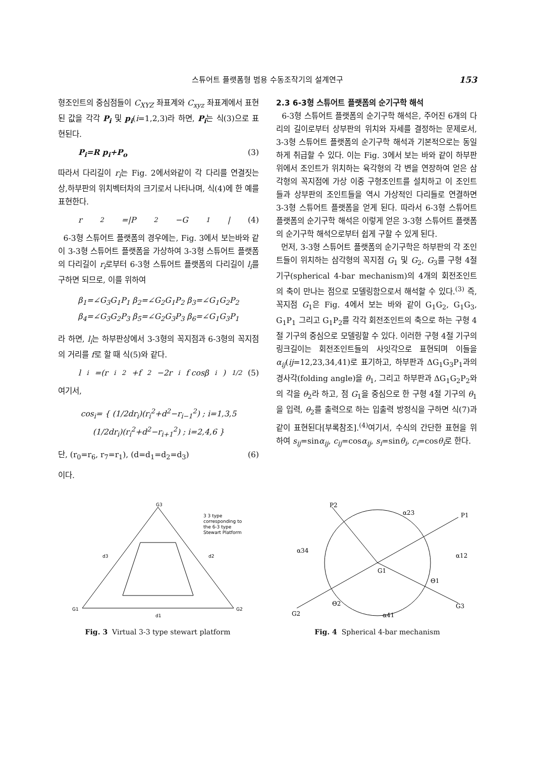스튜어트 플랫폼형 범용 수동조작기의 설계연구 153
형조인트의 중심점들이 C<sub>XYZ</sub> 좌표계와 C<sub>xyz</sub> 좌표계에서 표현된 값을 각각 P<sub>i</sub> 및 p<sub>i</sub>(i=1,2,3)라 하면, P<sub>i</sub>는 식(3)으로 표현된다.
P<sub>i</sub>=R p<sub>i</sub>+P<sub>o</sub> (3)
따라서 다리길이 r<sub>i</sub>는 Fig. 2에서와같이 각 다리를 연결짓는 상,하부판의 위치벡터차의 크기로서 나타나며, 식(4)에 한 예를 표현한다.
r<sub>2</sub>=|P<sub>2</sub>−G<sub>1</sub>| (4)
6-3형 스튜어트 플랫폼의 경우에는, Fig. 3에서 보는바와 같이 3-3형 스튜어트 플랫폼을 가상하여 3-3형 스튜어트 플랫폼의 다리길이 r<sub>i</sub>로부터 6-3형 스튜어트 플랫폼의 다리길이 l<sub>i</sub>를 구하면 되므로, 이를 위하여
β<sub>1</sub>=∠G<sub>3</sub>G<sub>1</sub>P<sub>1</sub> β<sub>2</sub>=∠G<sub>2</sub>G<sub>1</sub>P<sub>2</sub> β<sub>3</sub>=∠G<sub>1</sub>G<sub>2</sub>P<sub>2</sub>
β<sub>4</sub>=∠G<sub>3</sub>G<sub>2</sub>P<sub>3</sub> β<sub>5</sub>=∠G<sub>2</sub>G<sub>3</sub>P<sub>3</sub> β<sub>6</sub>=∠G<sub>1</sub>G<sub>3</sub>P<sub>1</sub>
라 하면, l<sub>i</sub>는 하부판상에서 3-3형의 꼭지점과 6-3형의 꼭지점의 거리를 f로 할 때 식(5)와 같다.
l<sub>i</sub>=(r<sub>i</sub><sup>2</sup>+f<sup>2</sup>−2r<sub>i</sub>f cosβ<sub>i</sub>)<sup>1/2</sup> (5)
여기서,
cos<sub>i</sub>= { (1/2dr<sub>i</sub>)(r<sub>i</sub><sup>2</sup>+d<sup>2</sup>−r<sub>i−1</sub><sup>2</sup>) ; i=1,3,5
(1/2dr<sub>i</sub>)(r<sub>i</sub><sup>2</sup>+d<sup>2</sup>−r<sub>i+1</sub><sup>2</sup>) ; i=2,4,6 }
단, (r<sub>0</sub>=r<sub>6</sub>, r<sub>7</sub>=r<sub>1</sub>), (d=d<sub>1</sub>=d<sub>2</sub>=d<sub>3</sub>) (6)
이다.
2.3 6-3형 스튜어트 플랫폼의 순기구학 해석
6-3형 스튜어트 플랫폼의 순기구학 해석은, 주어진 6개의 다리의 길이로부터 상부판의 위치와 자세를 결정하는 문제로서, 3-3형 스튜어트 플랫폼의 순기구학 해석과 기본적으로는 동일하게 취급할 수 있다. 이는 Fig. 3에서 보는 바와 같이 하부판위에서 조인트가 위치하는 육각형의 각 변을 연장하여 얻은 삼각형의 꼭지점에 가상 이중 구형조인트를 설치하고 이 조인트들과 상부판의 조인트들을 역시 가상적인 다리들로 연결하면 3-3형 스튜어트 플랫폼을 얻게 된다. 따라서 6-3형 스튜어트 플랫폼의 순기구학 해석은 이렇게 얻은 3-3형 스튜어트 플랫폼의 순기구학 해석으로부터 쉽게 구할 수 있게 된다.
먼저, 3-3형 스튜어트 플랫폼의 순기구학은 하부판의 각 조인트들이 위치하는 삼각형의 꼭지점 G<sub>1</sub> 및 G<sub>2</sub>, G<sub>3</sub>를 구형 4절 기구(spherical 4-bar mechanism)의 4개의 회전조인트의 축이 만나는 점으로 모델링함으로서 해석할 수 있다.<sup>(3)</sup> 즉, 꼭지점 G<sub>1</sub>은 Fig. 4에서 보는 바와 같이 G<sub>1</sub>G<sub>2</sub>, G<sub>1</sub>G<sub>3</sub>, G<sub>1</sub>P<sub>1</sub> 그리고 G<sub>1</sub>P<sub>2</sub>를 각각 회전조인트의 축으로 하는 구형 4절 기구의 중심으로 모델링할 수 있다. 이러한 구형 4절 기구의 링크길이는 회전조인트들의 사잇각으로 표현되며 이들을 α<sub>ij</sub>(ij=12,23,34,41)로 표기하고, 하부판과 ΔG<sub>1</sub>G<sub>3</sub>P<sub>1</sub>과의 경사각(folding angle)을 θ<sub>1</sub>, 그리고 하부판과 ΔG<sub>1</sub>G<sub>2</sub>P<sub>2</sub>와의 각을 θ<sub>2</sub>라 하고, 점 G<sub>1</sub>을 중심으로 한 구형 4절 기구의 θ<sub>1</sub>을 입력, θ<sub>2</sub>를 출력으로 하는 입출력 방정식을 구하면 식(7)과 같이 표현된다[부록참조].<sup>(4)</sup>여기서, 수식의 간단한 표현을 위하여 s<sub>ij</sub>=sinα<sub>ij</sub>, c<sub>ij</sub>=cosα<sub>ij</sub>, s<sub>i</sub>=sinθ<sub>i</sub>, c<sub>i</sub>=cosθ<sub>i</sub>로 한다.
3 3 type
corresponding to
the 6-3 type
Stewart Platform
d3
d2
d1
G3
G1
G2
Fig. 3 Virtual 3-3 type stewart platform
P2
α23
P1
α34
α12
G1
Θ1
Θ2
G2
α41
G3
Fig. 4 Spherical 4-bar mechanism